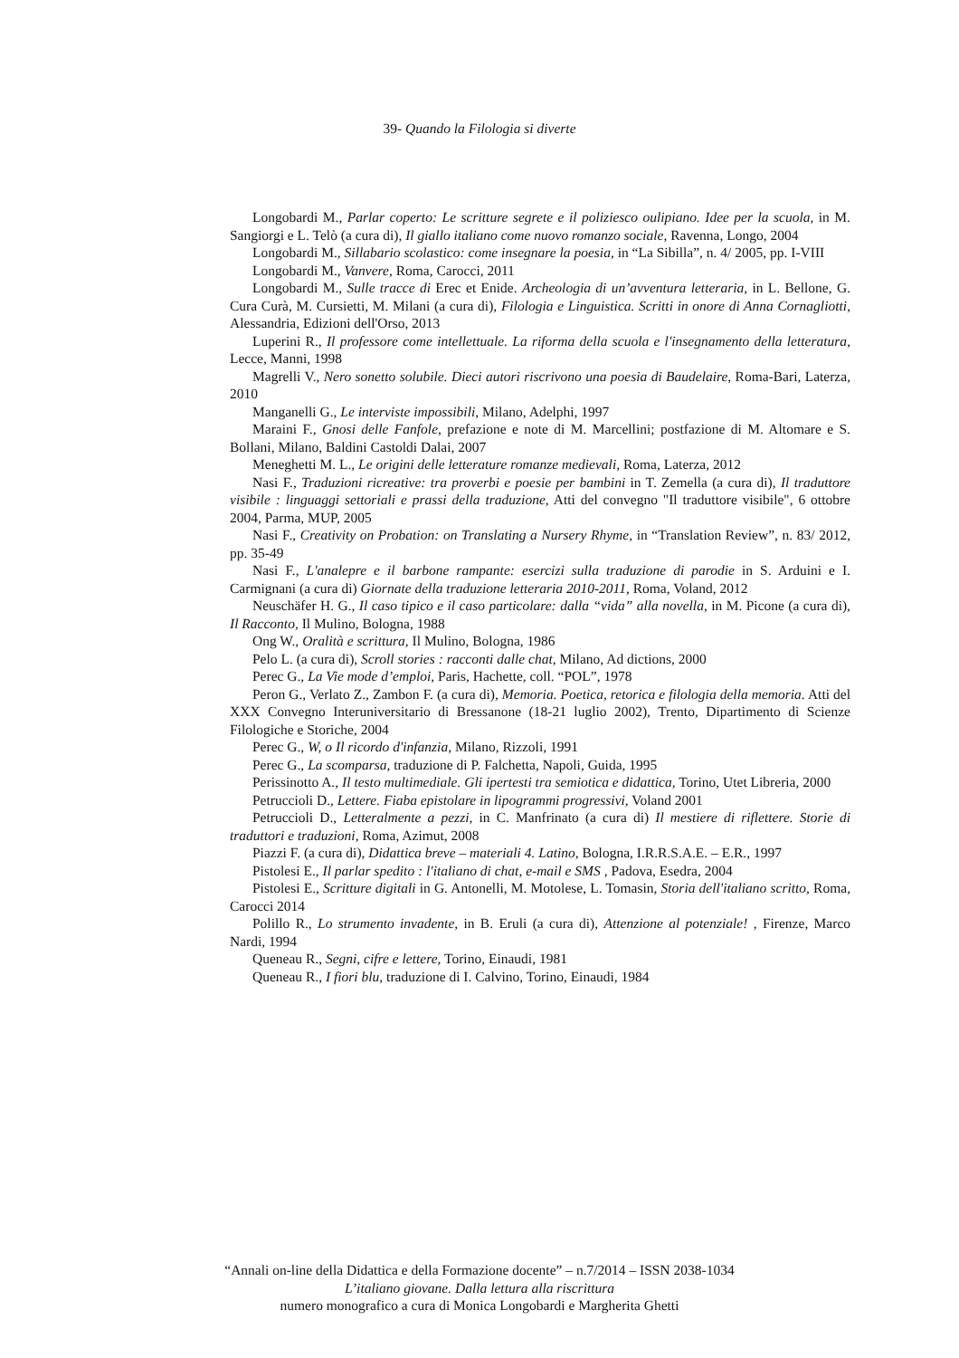39- Quando la Filologia si diverte
Longobardi M., Parlar coperto: Le scritture segrete e il poliziesco oulipiano. Idee per la scuola, in M. Sangiorgi e L. Telò (a cura di), Il giallo italiano come nuovo romanzo sociale, Ravenna, Longo, 2004
Longobardi M., Sillabario scolastico: come insegnare la poesia, in “La Sibilla”, n. 4/ 2005, pp. I-VIII
Longobardi M., Vanvere, Roma, Carocci, 2011
Longobardi M., Sulle tracce di Erec et Enide. Archeologia di un’avventura letteraria, in L. Bellone, G. Cura Curà, M. Cursietti, M. Milani (a cura di), Filologia e Linguistica. Scritti in onore di Anna Cornagliotti, Alessandria, Edizioni dell'Orso, 2013
Luperini R., Il professore come intellettuale. La riforma della scuola e l'insegnamento della letteratura, Lecce, Manni, 1998
Magrelli V., Nero sonetto solubile. Dieci autori riscrivono una poesia di Baudelaire, Roma-Bari, Laterza, 2010
Manganelli G., Le interviste impossibili, Milano, Adelphi, 1997
Maraini F., Gnosi delle Fanfole, prefazione e note di M. Marcellini; postfazione di M. Altomare e S. Bollani, Milano, Baldini Castoldi Dalai, 2007
Meneghetti M. L., Le origini delle letterature romanze medievali, Roma, Laterza, 2012
Nasi F., Traduzioni ricreative: tra proverbi e poesie per bambini in T. Zemella (a cura di), Il traduttore visibile : linguaggi settoriali e prassi della traduzione, Atti del convegno "Il traduttore visibile", 6 ottobre 2004, Parma, MUP, 2005
Nasi F., Creativity on Probation: on Translating a Nursery Rhyme, in “Translation Review”, n. 83/ 2012, pp. 35-49
Nasi F., L'analepre e il barbone rampante: esercizi sulla traduzione di parodie in S. Arduini e I. Carmignani (a cura di) Giornate della traduzione letteraria 2010-2011, Roma, Voland, 2012
Neuschäfer H. G., Il caso tipico e il caso particolare: dalla “vida” alla novella, in M. Picone (a cura di), Il Racconto, Il Mulino, Bologna, 1988
Ong W., Oralità e scrittura, Il Mulino, Bologna, 1986
Pelo L. (a cura di), Scroll stories : racconti dalle chat, Milano, Ad dictions, 2000
Perec G., La Vie mode d’emploi, Paris, Hachette, coll. “POL”, 1978
Peron G., Verlato Z., Zambon F. (a cura di), Memoria. Poetica, retorica e filologia della memoria. Atti del XXX Convegno Interuniversitario di Bressanone (18-21 luglio 2002), Trento, Dipartimento di Scienze Filologiche e Storiche, 2004
Perec G., W, o Il ricordo d'infanzia, Milano, Rizzoli, 1991
Perec G., La scomparsa, traduzione di P. Falchetta, Napoli, Guida, 1995
Perissinotto A., Il testo multimediale. Gli ipertesti tra semiotica e didattica, Torino, Utet Libreria, 2000
Petruccioli D., Lettere. Fiaba epistolare in lipogrammi progressivi, Voland 2001
Petruccioli D., Letteralmente a pezzi, in C. Manfrinato (a cura di) Il mestiere di riflettere. Storie di traduttori e traduzioni, Roma, Azimut, 2008
Piazzi F. (a cura di), Didattica breve – materiali 4. Latino, Bologna, I.R.R.S.A.E. – E.R., 1997
Pistolesi E., Il parlar spedito : l'italiano di chat, e-mail e SMS , Padova, Esedra, 2004
Pistolesi E., Scritture digitali in G. Antonelli, M. Motolese, L. Tomasin, Storia dell'italiano scritto, Roma, Carocci 2014
Polillo R., Lo strumento invadente, in B. Eruli (a cura di), Attenzione al potenziale! , Firenze, Marco Nardi, 1994
Queneau R., Segni, cifre e lettere, Torino, Einaudi, 1981
Queneau R., I fiori blu, traduzione di I. Calvino, Torino, Einaudi, 1984
“Annali on-line della Didattica e della Formazione docente” – n.7/2014 – ISSN 2038-1034
L’italiano giovane. Dalla lettura alla riscrittura
numero monografico a cura di Monica Longobardi e Margherita Ghetti